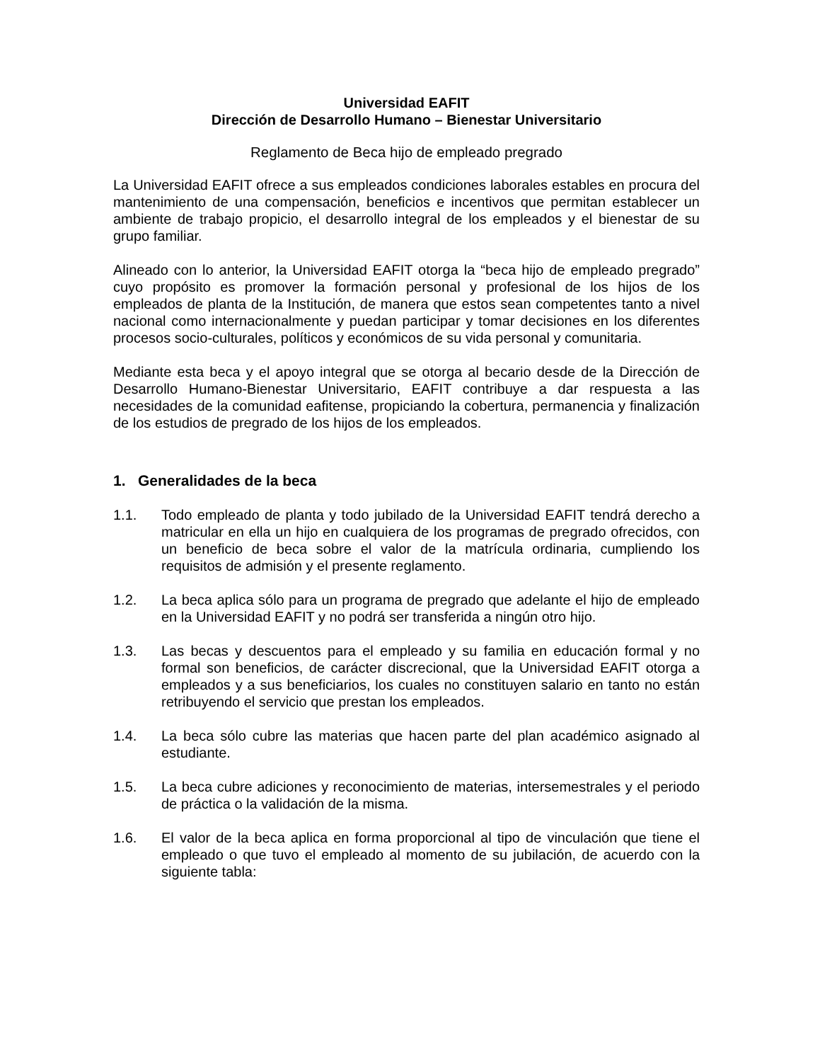Universidad EAFIT
Dirección de Desarrollo Humano – Bienestar Universitario
Reglamento de Beca hijo de empleado pregrado
La Universidad EAFIT ofrece a sus empleados condiciones laborales estables en procura del mantenimiento de una compensación, beneficios e incentivos que permitan establecer un ambiente de trabajo propicio, el desarrollo integral de los empleados y el bienestar de su grupo familiar.
Alineado con lo anterior, la Universidad EAFIT otorga la “beca hijo de empleado pregrado” cuyo propósito es promover la formación personal y profesional de los hijos de los empleados de planta de la Institución, de manera que estos sean competentes tanto a nivel nacional como internacionalmente y puedan participar y tomar decisiones en los diferentes procesos socio-culturales, políticos y económicos de su vida personal y comunitaria.
Mediante esta beca y el apoyo integral que se otorga al becario desde de la Dirección de Desarrollo Humano-Bienestar Universitario, EAFIT contribuye a dar respuesta a las necesidades de la comunidad eafitense, propiciando la cobertura, permanencia y finalización de los estudios de pregrado de los hijos de los empleados.
1. Generalidades de la beca
1.1. Todo empleado de planta y todo jubilado de la Universidad EAFIT tendrá derecho a matricular en ella un hijo en cualquiera de los programas de pregrado ofrecidos, con un beneficio de beca sobre el valor de la matrícula ordinaria, cumpliendo los requisitos de admisión y el presente reglamento.
1.2. La beca aplica sólo para un programa de pregrado que adelante el hijo de empleado en la Universidad EAFIT y no podrá ser transferida a ningún otro hijo.
1.3. Las becas y descuentos para el empleado y su familia en educación formal y no formal son beneficios, de carácter discrecional, que la Universidad EAFIT otorga a empleados y a sus beneficiarios, los cuales no constituyen salario en tanto no están retribuyendo el servicio que prestan los empleados.
1.4. La beca sólo cubre las materias que hacen parte del plan académico asignado al estudiante.
1.5. La beca cubre adiciones y reconocimiento de materias, intersemestrales y el periodo de práctica o la validación de la misma.
1.6. El valor de la beca aplica en forma proporcional al tipo de vinculación que tiene el empleado o que tuvo el empleado al momento de su jubilación, de acuerdo con la siguiente tabla: